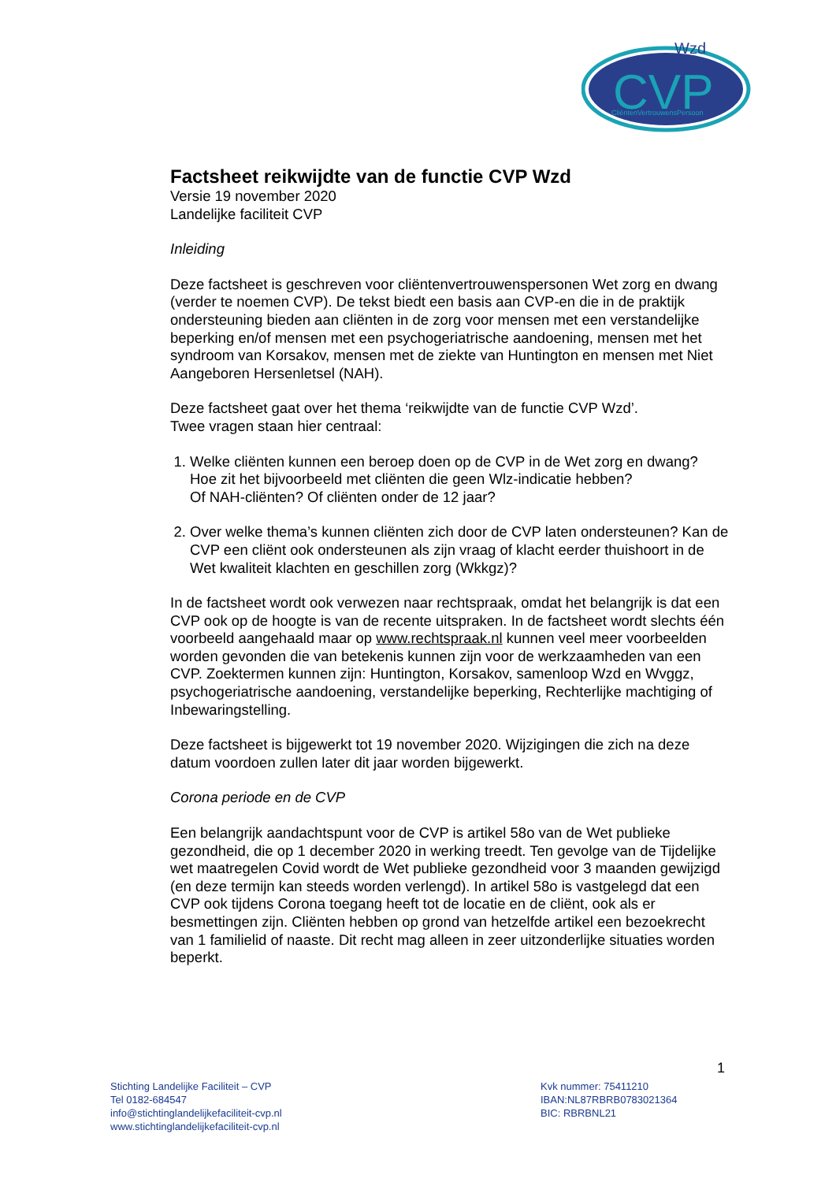CVP
Wzd
CliëntenVertrouwensPersoon
Factsheet reikwijdte van de functie CVP Wzd
Versie 19 november 2020
Landelijke faciliteit CVP
Inleiding
Deze factsheet is geschreven voor cliëntenvertrouwenspersonen Wet zorg en dwang (verder te noemen CVP). De tekst biedt een basis aan CVP-en die in de praktijk ondersteuning bieden aan cliënten in de zorg voor mensen met een verstandelijke beperking en/of mensen met een psychogeriatrische aandoening, mensen met het syndroom van Korsakov, mensen met de ziekte van Huntington en mensen met Niet Aangeboren Hersenletsel (NAH).
Deze factsheet gaat over het thema ‘reikwijdte van de functie CVP Wzd’.
Twee vragen staan hier centraal:
1. Welke cliënten kunnen een beroep doen op de CVP in de Wet zorg en dwang?
Hoe zit het bijvoorbeeld met cliënten die geen Wlz-indicatie hebben?
Of NAH-cliënten? Of cliënten onder de 12 jaar?
2. Over welke thema’s kunnen cliënten zich door de CVP laten ondersteunen? Kan de CVP een cliënt ook ondersteunen als zijn vraag of klacht eerder thuishoort in de Wet kwaliteit klachten en geschillen zorg (Wkkgz)?
In de factsheet wordt ook verwezen naar rechtspraak, omdat het belangrijk is dat een CVP ook op de hoogte is van de recente uitspraken. In de factsheet wordt slechts één voorbeeld aangehaald maar op www.rechtspraak.nl kunnen veel meer voorbeelden worden gevonden die van betekenis kunnen zijn voor de werkzaamheden van een CVP. Zoektermen kunnen zijn: Huntington, Korsakov, samenloop Wzd en Wvggz, psychogeriatrische aandoening, verstandelijke beperking, Rechterlijke machtiging of Inbewaringstelling.
Deze factsheet is bijgewerkt tot 19 november 2020. Wijzigingen die zich na deze datum voordoen zullen later dit jaar worden bijgewerkt.
Corona periode en de CVP
Een belangrijk aandachtspunt voor de CVP is artikel 58o van de Wet publieke gezondheid, die op 1 december 2020 in werking treedt. Ten gevolge van de Tijdelijke wet maatregelen Covid wordt de Wet publieke gezondheid voor 3 maanden gewijzigd (en deze termijn kan steeds worden verlengd). In artikel 58o is vastgelegd dat een CVP ook tijdens Corona toegang heeft tot de locatie en de cliënt, ook als er besmettingen zijn. Cliënten hebben op grond van hetzelfde artikel een bezoekrecht van 1 familielid of naaste. Dit recht mag alleen in zeer uitzonderlijke situaties worden beperkt.
1
Stichting Landelijke Faciliteit – CVP
Tel 0182-684547
info@stichtinglandelijkefaciliteit-cvp.nl
www.stichtinglandelijkefaciliteit-cvp.nl
Kvk nummer: 75411210
IBAN:NL87RBRB0783021364
BIC: RBRBNL21